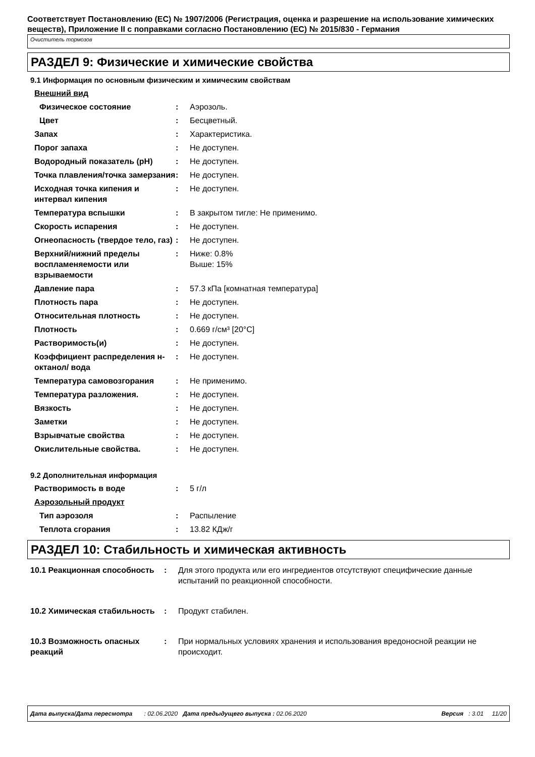Соответствует Постановлению (ЕС) № 1907/2006 (Регистрация, оценка и разрешение на использование химических веществ), Приложение II с поправками согласно Постановлению (ЕС) № 2015/830 - Германия
Очиститель тормозов
РАЗДЕЛ 9: Физические и химические свойства
9.1 Информация по основным физическим и химическим свойствам
| Внешний вид | | |
| Физическое состояние | : | Аэрозоль. |
| Цвет | : | Бесцветный. |
| Запах | : | Характеристика. |
| Порог запаха | : | Не доступен. |
| Водородный показатель (pH) | : | Не доступен. |
| Точка плавления/точка замерзания | : | Не доступен. |
| Исходная точка кипения и интервал кипения | : | Не доступен. |
| Температура вспышки | : | В закрытом тигле: Не применимо. |
| Скорость испарения | : | Не доступен. |
| Огнеопасность (твердое тело, газ) | : | Не доступен. |
| Верхний/нижний пределы воспламеняемости или взрываемости | : | Ниже: 0.8% Выше: 15% |
| Давление пара | : | 57.3 кПа [комнатная температура] |
| Плотность пара | : | Не доступен. |
| Относительная плотность | : | Не доступен. |
| Плотность | : | 0.669 г/см³ [20°C] |
| Растворимость(и) | : | Не доступен. |
| Коэффициент распределения н-октанол/ вода | : | Не доступен. |
| Температура самовозгорания | : | Не применимо. |
| Температура разложения. | : | Не доступен. |
| Вязкость | : | Не доступен. |
| Заметки | : | Не доступен. |
| Взрывчатые свойства | : | Не доступен. |
| Окислительные свойства. | : | Не доступен. |
9.2 Дополнительная информация
| Растворимость в воде | : | 5 г/л |
| Аэрозольный продукт | | |
| Тип аэрозоля | : | Распыление |
| Теплота сгорания | : | 13.82 КДж/г |
РАЗДЕЛ 10: Стабильность и химическая активность
| 10.1 Реакционная способность | : | Для этого продукта или его ингредиентов отсутствуют специфические данные испытаний по реакционной способности. |
| 10.2 Химическая стабильность | : | Продукт стабилен. |
| 10.3 Возможность опасных реакций | : | При нормальных условиях хранения и использования вредоносной реакции не происходит. |
Дата выпуска/Дата пересмотра : 02.06.2020 Дата предыдущего выпуска : 02.06.2020 Версия : 3.01 11/20